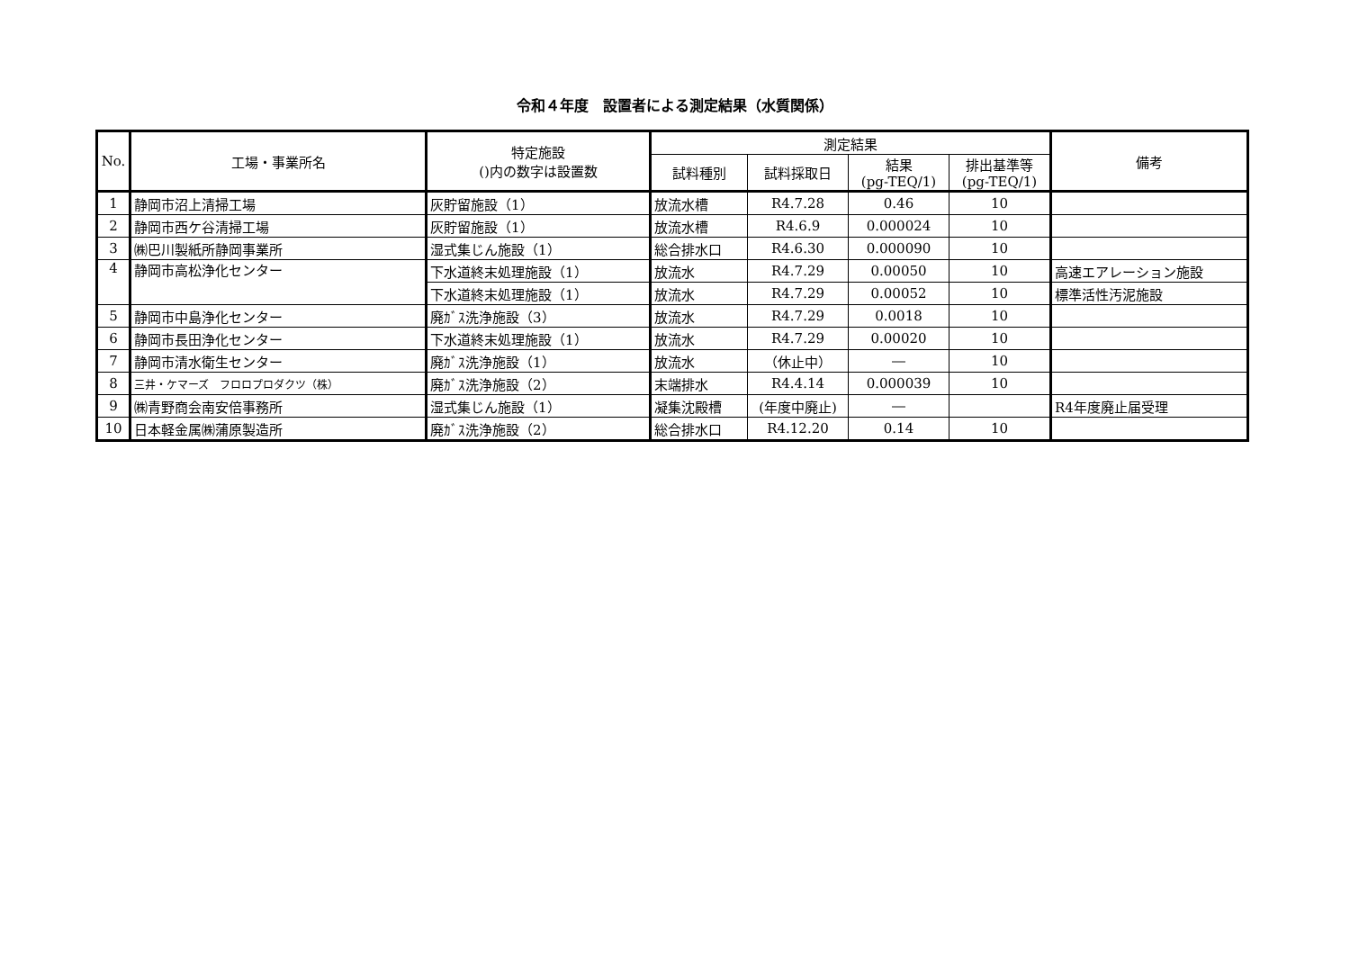令和４年度　設置者による測定結果（水質関係）
| No. | 工場・事業所名 | 特定施設 ()内の数字は設置数 | 測定結果 | | | | 備考 |
| --- | --- | --- | --- | --- | --- | --- | --- |
| | | | 試料種別 | 試料採取日 | 結果 (pg-TEQ/1) | 排出基準等 (pg-TEQ/1) | |
| 1 | 静岡市沼上清掃工場 | 灰貯留施設（1） | 放流水槽 | R4.7.28 | 0.46 | 10 | |
| 2 | 静岡市西ケ谷清掃工場 | 灰貯留施設（1） | 放流水槽 | R4.6.9 | 0.000024 | 10 | |
| 3 | ㈱巴川製紙所静岡事業所 | 湿式集じん施設（1） | 総合排水口 | R4.6.30 | 0.000090 | 10 | |
| 4 | 静岡市高松浄化センター | 下水道終末処理施設（1） | 放流水 | R4.7.29 | 0.00050 | 10 | 高速エアレーション施設 |
| | | 下水道終末処理施設（1） | 放流水 | R4.7.29 | 0.00052 | 10 | 標準活性汚泥施設 |
| 5 | 静岡市中島浄化センター | 廃ｶﾞｽ洗浄施設（3） | 放流水 | R4.7.29 | 0.0018 | 10 | |
| 6 | 静岡市長田浄化センター | 下水道終末処理施設（1） | 放流水 | R4.7.29 | 0.00020 | 10 | |
| 7 | 静岡市清水衛生センター | 廃ｶﾞｽ洗浄施設（1） | 放流水 | （休止中） | ― | 10 | |
| 8 | 三井・ケマーズ フロロプロダクツ（株） | 廃ｶﾞｽ洗浄施設（2） | 末端排水 | R4.4.14 | 0.000039 | 10 | |
| 9 | ㈱青野商会南安倍事務所 | 湿式集じん施設（1） | 凝集沈殿槽 | (年度中廃止) | ― | | R4年度廃止届受理 |
| 10 | 日本軽金属㈱蒲原製造所 | 廃ｶﾞｽ洗浄施設（2） | 総合排水口 | R4.12.20 | 0.14 | 10 | |